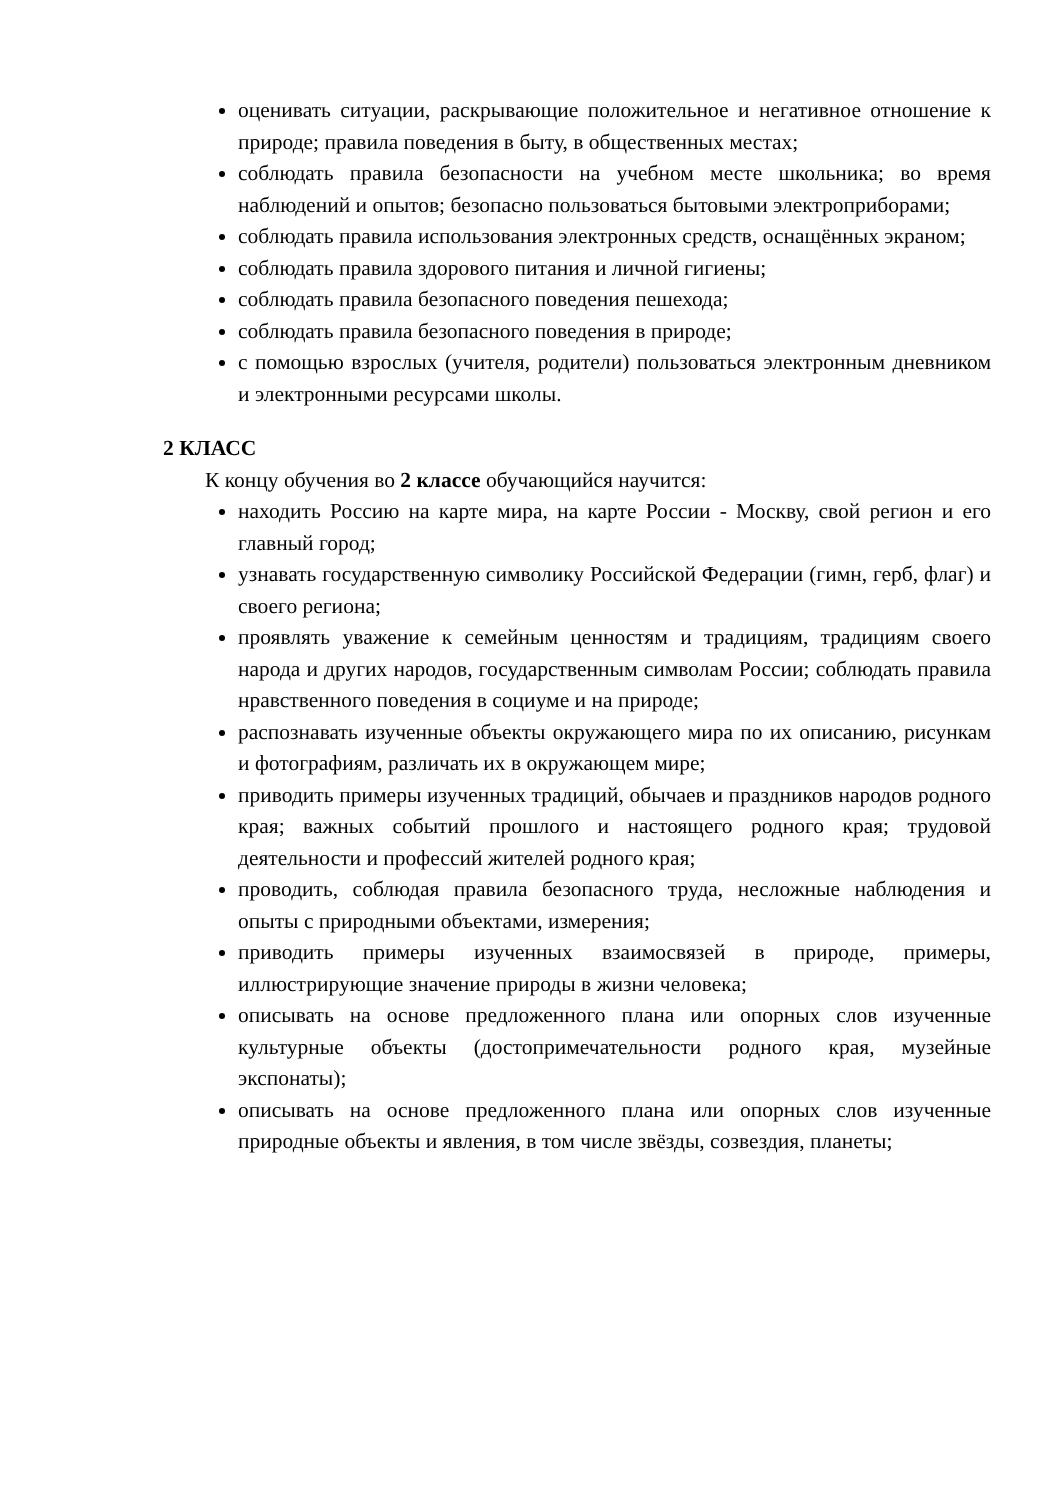оценивать ситуации, раскрывающие положительное и негативное отношение к природе; правила поведения в быту, в общественных местах;
соблюдать правила безопасности на учебном месте школьника; во время наблюдений и опытов; безопасно пользоваться бытовыми электроприборами;
соблюдать правила использования электронных средств, оснащённых экраном;
соблюдать правила здорового питания и личной гигиены;
соблюдать правила безопасного поведения пешехода;
соблюдать правила безопасного поведения в природе;
с помощью взрослых (учителя, родители) пользоваться электронным дневником и электронными ресурсами школы.
2 КЛАСС
К концу обучения во 2 классе обучающийся научится:
находить Россию на карте мира, на карте России - Москву, свой регион и его главный город;
узнавать государственную символику Российской Федерации (гимн, герб, флаг) и своего региона;
проявлять уважение к семейным ценностям и традициям, традициям своего народа и других народов, государственным символам России; соблюдать правила нравственного поведения в социуме и на природе;
распознавать изученные объекты окружающего мира по их описанию, рисункам и фотографиям, различать их в окружающем мире;
приводить примеры изученных традиций, обычаев и праздников народов родного края; важных событий прошлого и настоящего родного края; трудовой деятельности и профессий жителей родного края;
проводить, соблюдая правила безопасного труда, несложные наблюдения и опыты с природными объектами, измерения;
приводить примеры изученных взаимосвязей в природе, примеры, иллюстрирующие значение природы в жизни человека;
описывать на основе предложенного плана или опорных слов изученные культурные объекты (достопримечательности родного края, музейные экспонаты);
описывать на основе предложенного плана или опорных слов изученные природные объекты и явления, в том числе звёзды, созвездия, планеты;